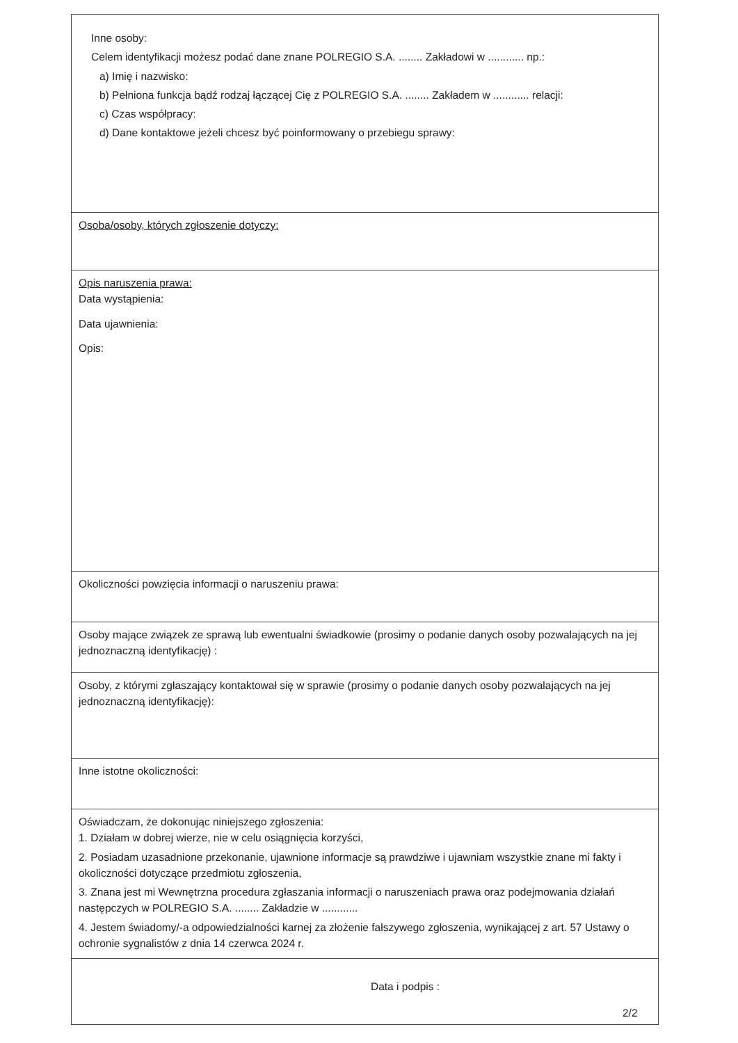| Inne osoby: Celem identyfikacji możesz podać dane znane POLREGIO S.A. ........ Zakładowi w ............ np.: a) Imię i nazwisko: b) Pełniona funkcja bądź rodzaj łączącej Cię z POLREGIO S.A. ........ Zakładem w ............ relacji: c) Czas współpracy: d) Dane kontaktowe jeżeli chcesz być poinformowany o przebiegu sprawy: |
| Osoba/osoby, których zgłoszenie dotyczy: |
| Opis naruszenia prawa: Data wystąpienia: Data ujawnienia: Opis: |
| Okoliczności powzięcia informacji o naruszeniu prawa: |
| Osoby mające związek ze sprawą lub ewentualni świadkowie (prosimy o podanie danych osoby pozwalających na jej jednoznaczną identyfikację) : |
| Osoby, z którymi zgłaszający kontaktował się w sprawie (prosimy o podanie danych osoby pozwalających na jej jednoznaczną identyfikację): |
| Inne istotne okoliczności: |
| Oświadczam, że dokonując niniejszego zgłoszenia: 1. Działam w dobrej wierze, nie w celu osiągnięcia korzyści, 2. Posiadam uzasadnione przekonanie, ujawnione informacje są prawdziwe i ujawniam wszystkie znane mi fakty i okoliczności dotyczące przedmiotu zgłoszenia, 3. Znana jest mi Wewnętrzna procedura zgłaszania informacji o naruszeniach prawa oraz podejmowania działań następczych w POLREGIO S.A. ........ Zakładzie w ............ 4. Jestem świadomy/-a odpowiedzialności karnej za złożenie fałszywego zgłoszenia, wynikającej z art. 57 Ustawy o ochronie sygnalistów z dnia 14 czerwca 2024 r. |
| Data i podpis : |
2/2